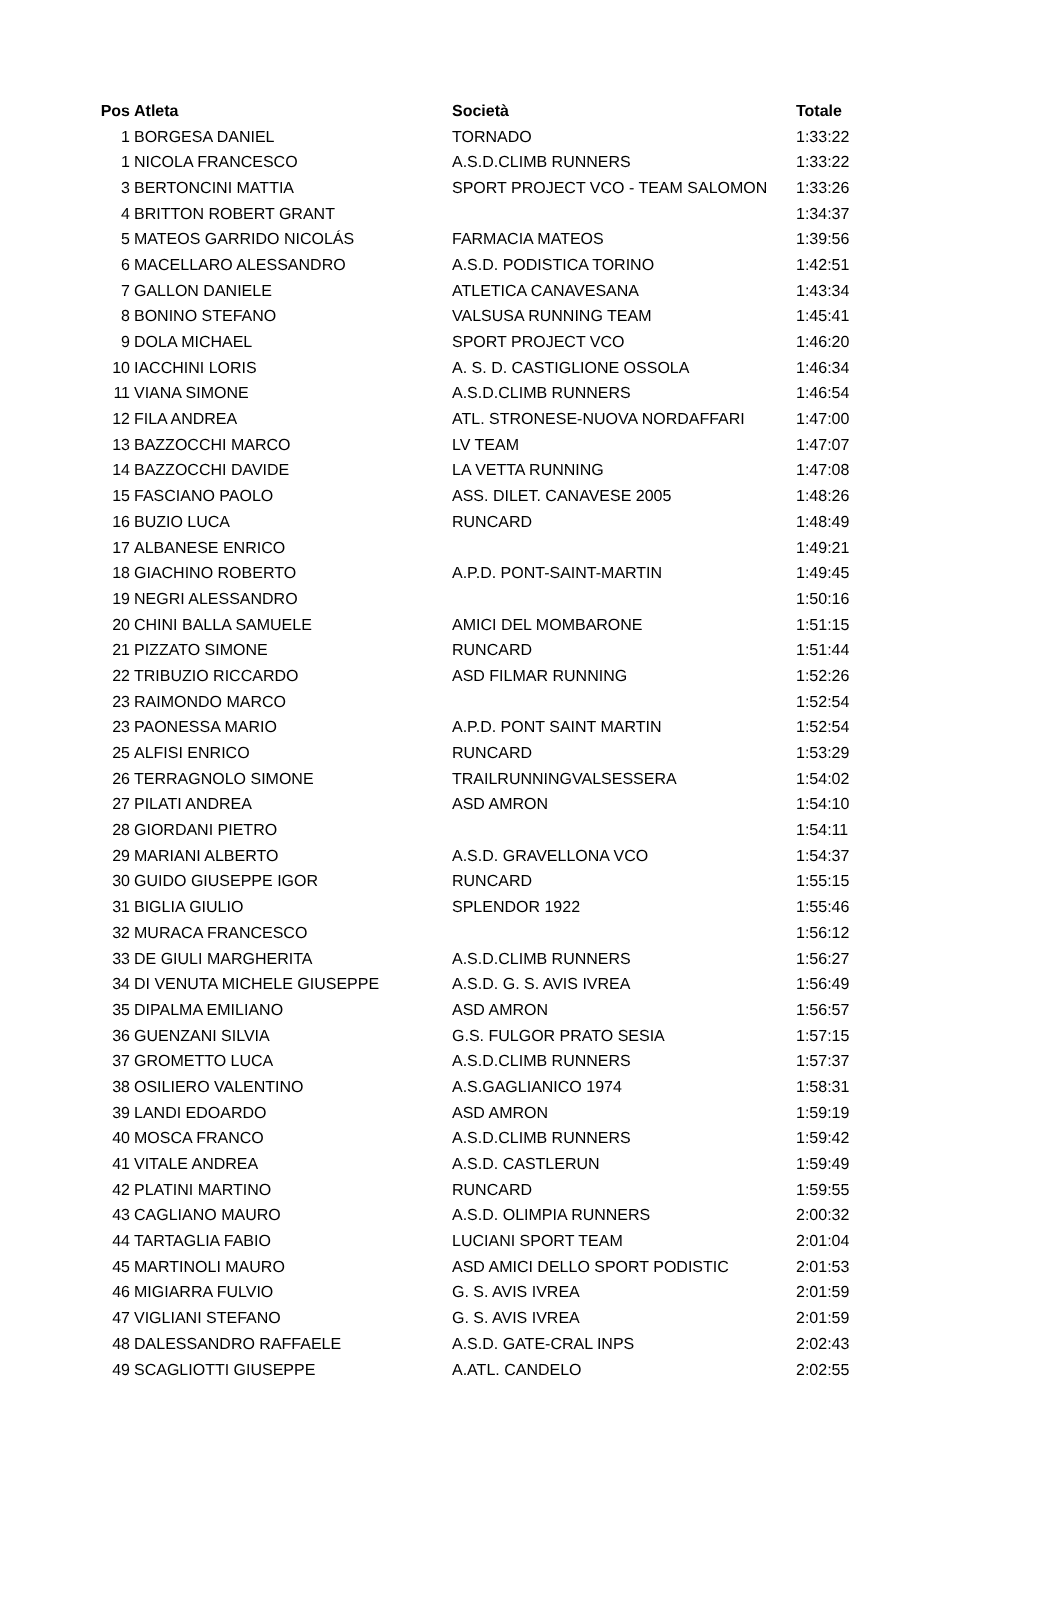| Pos | Atleta | Società | Totale |
| --- | --- | --- | --- |
| 1 | BORGESA DANIEL | TORNADO | 1:33:22 |
| 1 | NICOLA FRANCESCO | A.S.D.CLIMB RUNNERS | 1:33:22 |
| 3 | BERTONCINI MATTIA | SPORT PROJECT VCO - TEAM SALOMON | 1:33:26 |
| 4 | BRITTON ROBERT GRANT | | 1:34:37 |
| 5 | MATEOS GARRIDO NICOLÁS | FARMACIA MATEOS | 1:39:56 |
| 6 | MACELLARO ALESSANDRO | A.S.D. PODISTICA TORINO | 1:42:51 |
| 7 | GALLON DANIELE | ATLETICA CANAVESANA | 1:43:34 |
| 8 | BONINO STEFANO | VALSUSA RUNNING TEAM | 1:45:41 |
| 9 | DOLA MICHAEL | SPORT PROJECT VCO | 1:46:20 |
| 10 | IACCHINI LORIS | A. S. D. CASTIGLIONE OSSOLA | 1:46:34 |
| 11 | VIANA SIMONE | A.S.D.CLIMB RUNNERS | 1:46:54 |
| 12 | FILA ANDREA | ATL. STRONESE-NUOVA NORDAFFARI | 1:47:00 |
| 13 | BAZZOCCHI MARCO | LV TEAM | 1:47:07 |
| 14 | BAZZOCCHI DAVIDE | LA VETTA RUNNING | 1:47:08 |
| 15 | FASCIANO PAOLO | ASS. DILET. CANAVESE 2005 | 1:48:26 |
| 16 | BUZIO LUCA | RUNCARD | 1:48:49 |
| 17 | ALBANESE ENRICO | | 1:49:21 |
| 18 | GIACHINO ROBERTO | A.P.D. PONT-SAINT-MARTIN | 1:49:45 |
| 19 | NEGRI ALESSANDRO | | 1:50:16 |
| 20 | CHINI BALLA SAMUELE | AMICI DEL MOMBARONE | 1:51:15 |
| 21 | PIZZATO SIMONE | RUNCARD | 1:51:44 |
| 22 | TRIBUZIO RICCARDO | ASD FILMAR RUNNING | 1:52:26 |
| 23 | RAIMONDO MARCO | | 1:52:54 |
| 23 | PAONESSA MARIO | A.P.D. PONT SAINT MARTIN | 1:52:54 |
| 25 | ALFISI ENRICO | RUNCARD | 1:53:29 |
| 26 | TERRAGNOLO SIMONE | TRAILRUNNINGVALSESSERA | 1:54:02 |
| 27 | PILATI ANDREA | ASD AMRON | 1:54:10 |
| 28 | GIORDANI PIETRO | | 1:54:11 |
| 29 | MARIANI ALBERTO | A.S.D. GRAVELLONA VCO | 1:54:37 |
| 30 | GUIDO GIUSEPPE IGOR | RUNCARD | 1:55:15 |
| 31 | BIGLIA GIULIO | SPLENDOR 1922 | 1:55:46 |
| 32 | MURACA FRANCESCO | | 1:56:12 |
| 33 | DE GIULI MARGHERITA | A.S.D.CLIMB RUNNERS | 1:56:27 |
| 34 | DI VENUTA MICHELE GIUSEPPE | A.S.D. G. S. AVIS IVREA | 1:56:49 |
| 35 | DIPALMA EMILIANO | ASD AMRON | 1:56:57 |
| 36 | GUENZANI SILVIA | G.S. FULGOR PRATO SESIA | 1:57:15 |
| 37 | GROMETTO LUCA | A.S.D.CLIMB RUNNERS | 1:57:37 |
| 38 | OSILIERO VALENTINO | A.S.GAGLIANICO 1974 | 1:58:31 |
| 39 | LANDI EDOARDO | ASD AMRON | 1:59:19 |
| 40 | MOSCA FRANCO | A.S.D.CLIMB RUNNERS | 1:59:42 |
| 41 | VITALE ANDREA | A.S.D. CASTLERUN | 1:59:49 |
| 42 | PLATINI MARTINO | RUNCARD | 1:59:55 |
| 43 | CAGLIANO MAURO | A.S.D. OLIMPIA RUNNERS | 2:00:32 |
| 44 | TARTAGLIA FABIO | LUCIANI SPORT TEAM | 2:01:04 |
| 45 | MARTINOLI MAURO | ASD AMICI DELLO SPORT PODISTIC | 2:01:53 |
| 46 | MIGIARRA FULVIO | G. S. AVIS IVREA | 2:01:59 |
| 47 | VIGLIANI STEFANO | G. S. AVIS IVREA | 2:01:59 |
| 48 | DALESSANDRO RAFFAELE | A.S.D. GATE-CRAL INPS | 2:02:43 |
| 49 | SCAGLIOTTI GIUSEPPE | A.ATL. CANDELO | 2:02:55 |